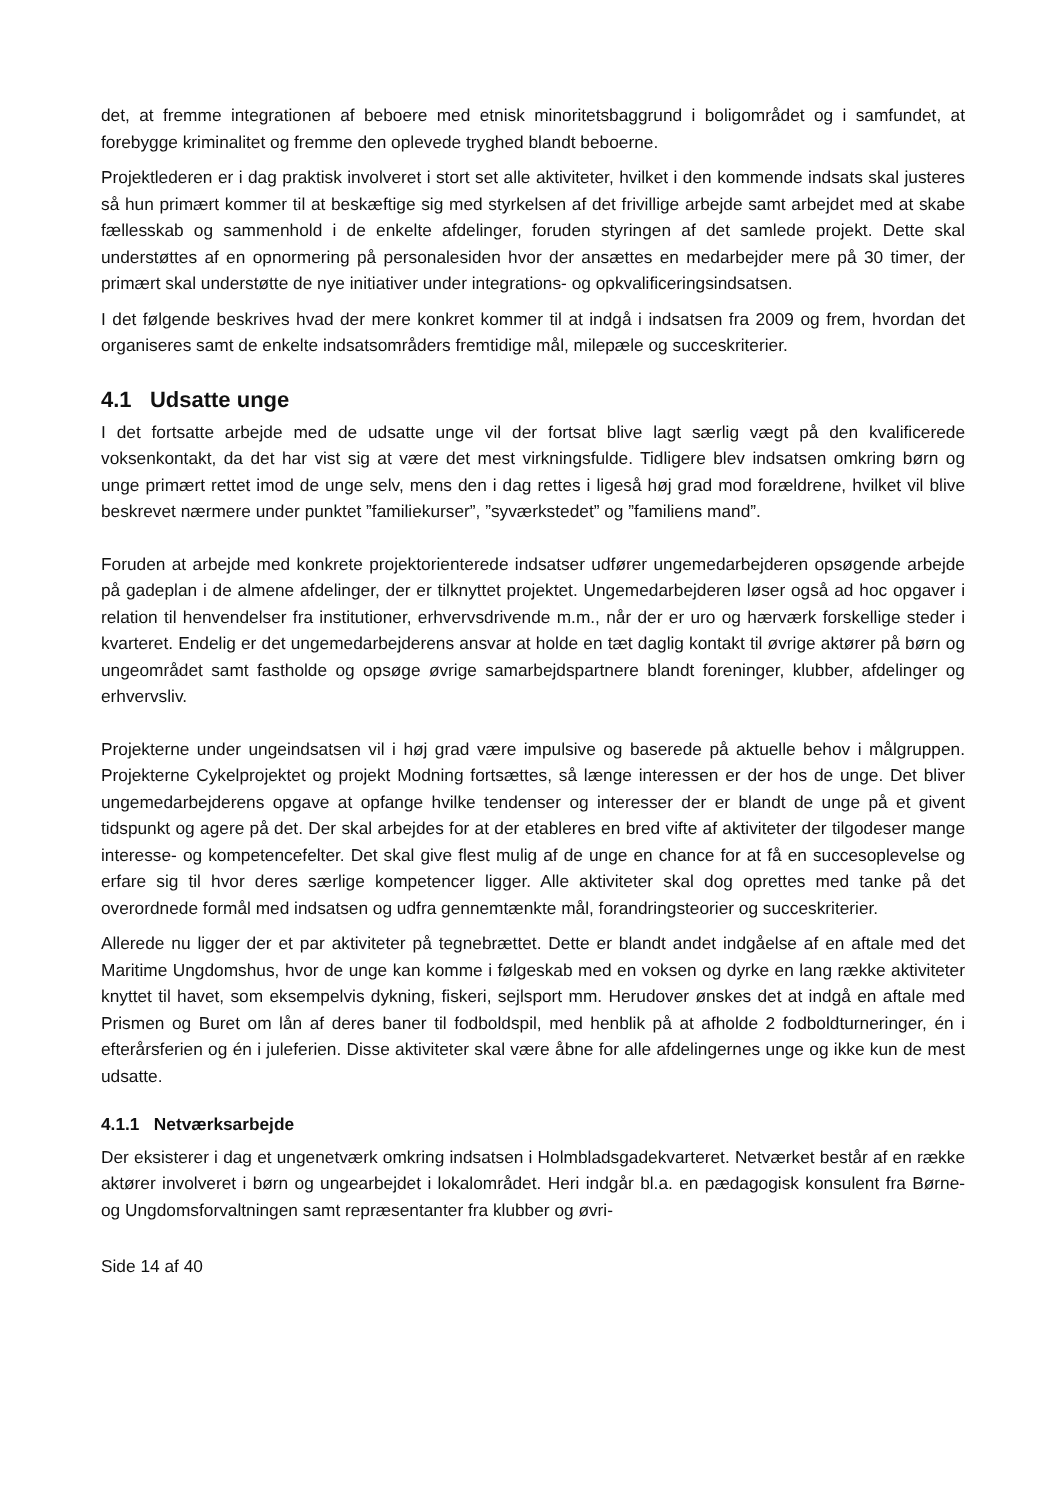det, at fremme integrationen af beboere med etnisk minoritetsbaggrund i boligområdet og i samfundet, at forebygge kriminalitet og fremme den oplevede tryghed blandt beboerne.
Projektlederen er i dag praktisk involveret i stort set alle aktiviteter, hvilket i den kommende indsats skal justeres så hun primært kommer til at beskæftige sig med styrkelsen af det frivillige arbejde samt arbejdet med at skabe fællesskab og sammenhold i de enkelte afdelinger, foruden styringen af det samlede projekt. Dette skal understøttes af en opnormering på personalesiden hvor der ansættes en medarbejder mere på 30 timer, der primært skal understøtte de nye initiativer under integrations- og opkvalificeringsindsatsen.
I det følgende beskrives hvad der mere konkret kommer til at indgå i indsatsen fra 2009 og frem, hvordan det organiseres samt de enkelte indsatsområders fremtidige mål, milepæle og succeskriterier.
4.1 Udsatte unge
I det fortsatte arbejde med de udsatte unge vil der fortsat blive lagt særlig vægt på den kvalificerede voksenkontakt, da det har vist sig at være det mest virkningsfulde. Tidligere blev indsatsen omkring børn og unge primært rettet imod de unge selv, mens den i dag rettes i ligeså høj grad mod forældrene, hvilket vil blive beskrevet nærmere under punktet ”familiekurser”, ”syværkstedet” og ”familiens mand”.
Foruden at arbejde med konkrete projektorienterede indsatser udfører ungemedarbejderen opsøgende arbejde på gadeplan i de almene afdelinger, der er tilknyttet projektet. Ungemedarbejderen løser også ad hoc opgaver i relation til henvendelser fra institutioner, erhvervsdrivende m.m., når der er uro og hærværk forskellige steder i kvarteret. Endelig er det ungemedarbejderens ansvar at holde en tæt daglig kontakt til øvrige aktører på børn og ungeområdet samt fastholde og opsøge øvrige samarbejdspartnere blandt foreninger, klubber, afdelinger og erhvervsliv.
Projekterne under ungeindsatsen vil i høj grad være impulsive og baserede på aktuelle behov i målgruppen. Projekterne Cykelprojektet og projekt Modning fortsættes, så længe interessen er der hos de unge. Det bliver ungemedarbejderens opgave at opfange hvilke tendenser og interesser der er blandt de unge på et givent tidspunkt og agere på det. Der skal arbejdes for at der etableres en bred vifte af aktiviteter der tilgodeser mange interesse- og kompetencefelter. Det skal give flest mulig af de unge en chance for at få en succesoplevelse og erfare sig til hvor deres særlige kompetencer ligger. Alle aktiviteter skal dog oprettes med tanke på det overordnede formål med indsatsen og udfra gennemtænkte mål, forandringsteorier og succeskriterier.
Allerede nu ligger der et par aktiviteter på tegnebrættet. Dette er blandt andet indgåelse af en aftale med det Maritime Ungdomshus, hvor de unge kan komme i følgeskab med en voksen og dyrke en lang række aktiviteter knyttet til havet, som eksempelvis dykning, fiskeri, sejlsport mm. Herudover ønskes det at indgå en aftale med Prismen og Buret om lån af deres baner til fodboldspil, med henblik på at afholde 2 fodboldturneringer, én i efterårsferien og én i juleferien. Disse aktiviteter skal være åbne for alle afdelingernes unge og ikke kun de mest udsatte.
4.1.1 Netværksarbejde
Der eksisterer i dag et ungenetværk omkring indsatsen i Holmbladsgadekvarteret. Netværket består af en række aktører involveret i børn og ungearbejdet i lokalområdet. Heri indgår bl.a. en pædagogisk konsulent fra Børne- og Ungdomsforvaltningen samt repræsentanter fra klubber og øvri-
Side 14 af 40